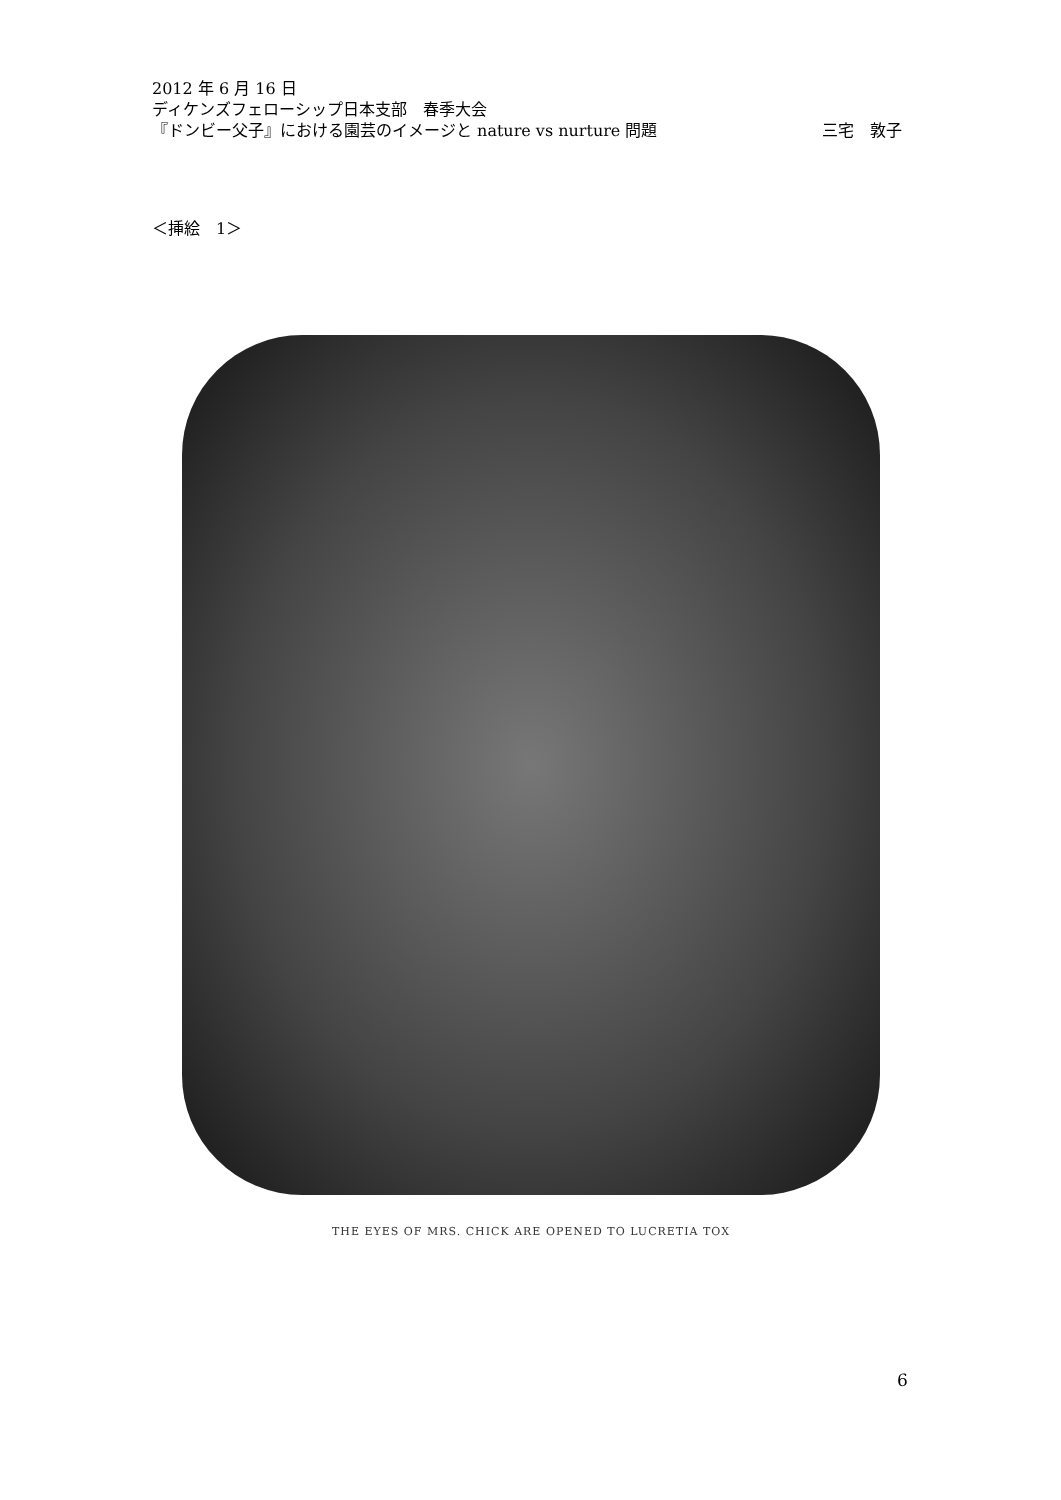2012 年 6 月 16 日
ディケンズフェローシップ日本支部　春季大会
『ドンビー父子』における園芸のイメージと nature vs nurture 問題 三宅　敦子
＜挿絵　1＞
THE EYES OF MRS. CHICK ARE OPENED TO LUCRETIA TOX
6